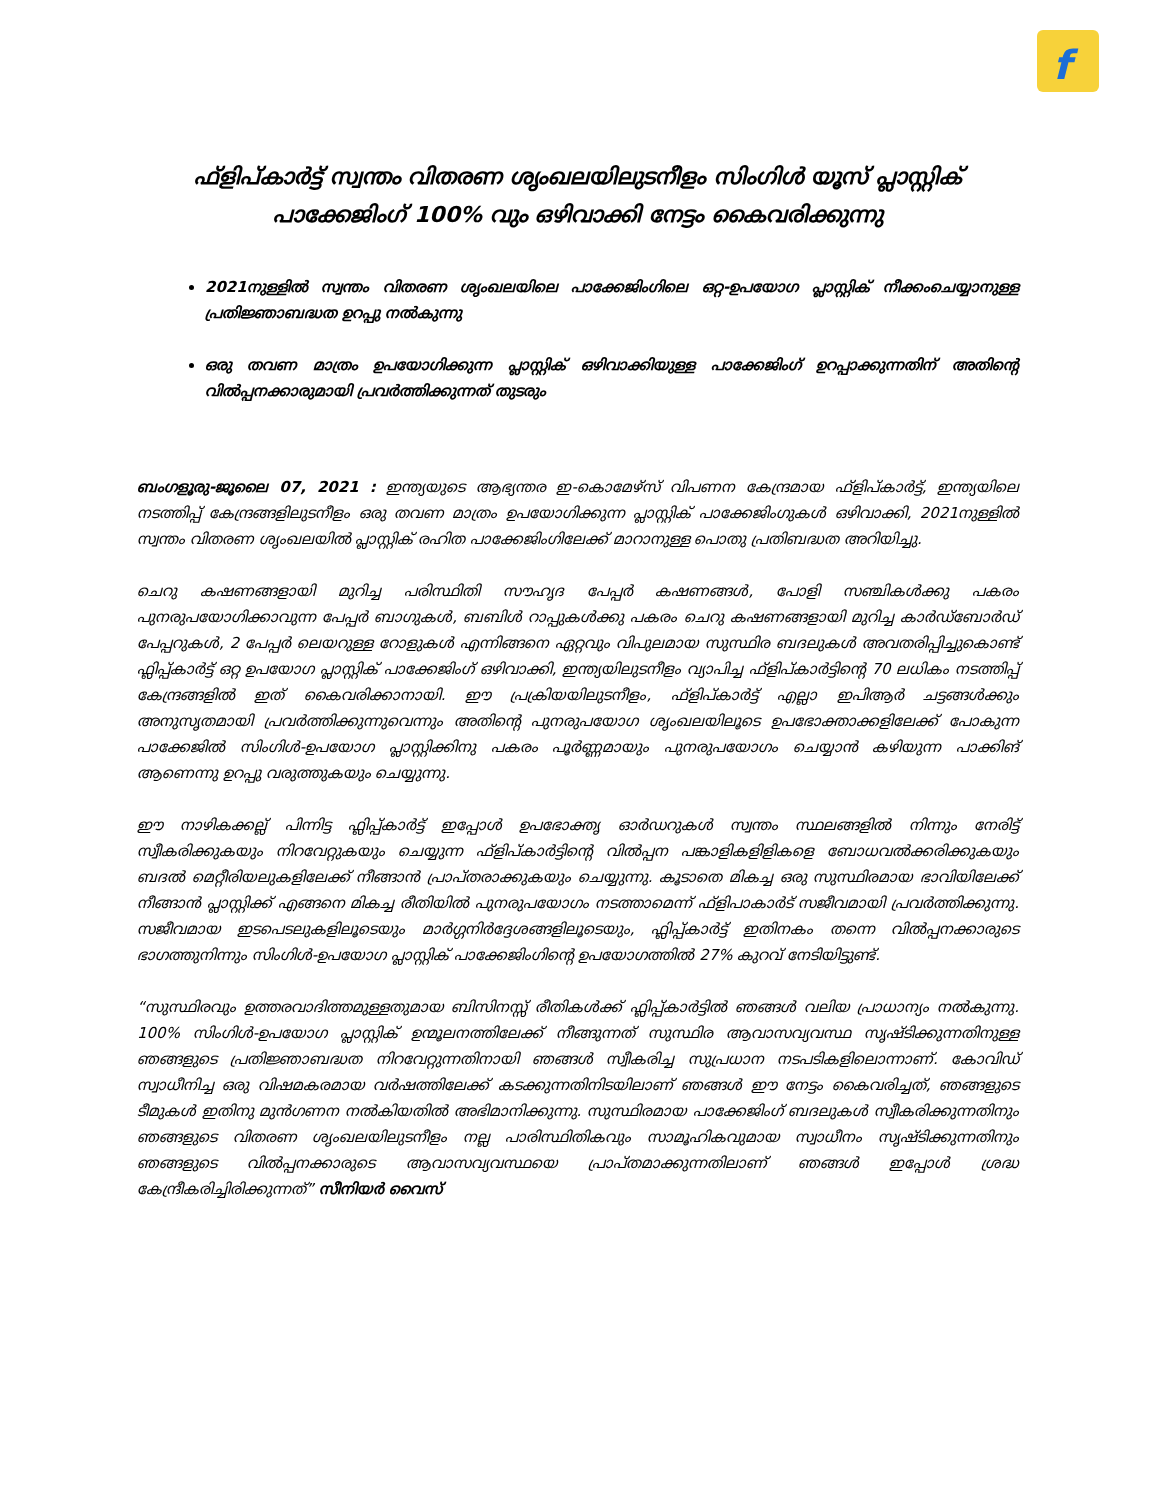f
ഫ്ളിപ്കാർട്ട് സ്വന്തം വിതരണ ശൃംഖലയിലുടനീളം സിംഗിൾ യൂസ് പ്ലാസ്റ്റിക് പാക്കേജിംഗ് 100% വും ഒഴിവാക്കി നേട്ടം കൈവരിക്കുന്നു
2021നുള്ളിൽ സ്വന്തം വിതരണ ശൃംഖലയിലെ പാക്കേജിംഗിലെ ഒറ്റ-ഉപയോഗ പ്ലാസ്റ്റിക് നീക്കംചെയ്യാനുള്ള പ്രതിജ്ഞാബദ്ധത ഉറപ്പു നൽകുന്നു
ഒരു തവണ മാത്രം ഉപയോഗിക്കുന്ന പ്ലാസ്റ്റിക് ഒഴിവാക്കിയുള്ള പാക്കേജിംഗ് ഉറപ്പാക്കുന്നതിന് അതിന്റെ വിൽപ്പനക്കാരുമായി പ്രവർത്തിക്കുന്നത് തുടരും
ബംഗളൂരു-ജൂലൈ 07, 2021 : ഇന്ത്യയുടെ ആഭ്യന്തര ഇ-കൊമേഴ്സ് വിപണന കേന്ദ്രമായ ഫ്ളിപ്കാർട്ട്, ഇന്ത്യയിലെ നടത്തിപ്പ് കേന്ദ്രങ്ങളിലുടനീളം ഒരു തവണ മാത്രം ഉപയോഗിക്കുന്ന പ്ലാസ്റ്റിക് പാക്കേജിംഗുകൾ ഒഴിവാക്കി, 2021നുള്ളിൽ സ്വന്തം വിതരണ ശൃംഖലയിൽ പ്ലാസ്റ്റിക് രഹിത പാക്കേജിംഗിലേക്ക് മാറാനുള്ള പൊതു പ്രതിബദ്ധത അറിയിച്ചു.
ചെറു കഷണങ്ങളായി മുറിച്ച പരിസ്ഥിതി സൗഹൃദ പേപ്പർ കഷണങ്ങൾ, പോളി സഞ്ചികൾക്കു പകരം പുനരുപയോഗിക്കാവുന്ന പേപ്പർ ബാഗുകൾ, ബബിൾ റാപ്പുകൾക്കു പകരം ചെറു കഷണങ്ങളായി മുറിച്ച കാർഡ്ബോർഡ് പേപ്പറുകൾ, 2 പേപ്പർ ലെയറുള്ള റോളുകൾ എന്നിങ്ങനെ ഏറ്റവും വിപുലമായ സുസ്ഥിര ബദലുകൾ അവതരിപ്പിച്ചുകൊണ്ട് ഫ്ലിപ്പ്കാർട്ട് ഒറ്റ ഉപയോഗ പ്ലാസ്റ്റിക് പാക്കേജിംഗ് ഒഴിവാക്കി, ഇന്ത്യയിലുടനീളം വ്യാപിച്ച ഫ്ളിപ്കാർട്ടിന്റെ 70 ലധികം നടത്തിപ്പ് കേന്ദ്രങ്ങളിൽ ഇത് കൈവരിക്കാനായി. ഈ പ്രക്രിയയിലുടനീളം, ഫ്ളിപ്കാർട്ട് എല്ലാ ഇപിആർ ചട്ടങ്ങൾക്കും അനുസൃതമായി പ്രവർത്തിക്കുന്നുവെന്നും അതിന്റെ പുനരുപയോഗ ശൃംഖലയിലൂടെ ഉപഭോക്താക്കളിലേക്ക് പോകുന്ന പാക്കേജിൽ സിംഗിൾ-ഉപയോഗ പ്ലാസ്റ്റിക്കിനു പകരം പൂർണ്ണമായും പുനരുപയോഗം ചെയ്യാൻ കഴിയുന്ന പാക്കിങ് ആണെന്നു ഉറപ്പു വരുത്തുകയും ചെയ്യുന്നു.
ഈ നാഴികക്കല്ല് പിന്നിട്ട ഫ്ലിപ്പ്കാർട്ട് ഇപ്പോൾ ഉപഭോക്തൃ ഓർഡറുകൾ സ്വന്തം സ്ഥലങ്ങളിൽ നിന്നും നേരിട്ട് സ്വീകരിക്കുകയും നിറവേറ്റുകയും ചെയ്യുന്ന ഫ്ളിപ്കാർട്ടിന്റെ വിൽപ്പന പങ്കാളികളിളികളെ ബോധവൽക്കരിക്കുകയും ബദൽ മെറ്റീരിയലുകളിലേക്ക് നീങ്ങാൻ പ്രാപ്തരാക്കുകയും ചെയ്യുന്നു. കൂടാതെ മികച്ച ഒരു സുസ്ഥിരമായ ഭാവിയിലേക്ക് നീങ്ങാൻ പ്ലാസ്റ്റിക്ക് എങ്ങനെ മികച്ച രീതിയിൽ പുനരുപയോഗം നടത്താമെന്ന് ഫ്ളിപാകാർട് സജീവമായി പ്രവർത്തിക്കുന്നു. സജീവമായ ഇടപെടലുകളിലൂടെയും മാർഗ്ഗനിർദ്ദേശങ്ങളിലൂടെയും, ഫ്ലിപ്പ്കാർട്ട് ഇതിനകം തന്നെ വിൽപ്പനക്കാരുടെ ഭാഗത്തുനിന്നും സിംഗിൾ-ഉപയോഗ പ്ലാസ്റ്റിക് പാക്കേജിംഗിന്റെ ഉപയോഗത്തിൽ 27% കുറവ് നേടിയിട്ടുണ്ട്.
“സുസ്ഥിരവും ഉത്തരവാദിത്തമുള്ളതുമായ ബിസിനസ്സ് രീതികൾക്ക് ഫ്ലിപ്പ്കാർട്ടിൽ ഞങ്ങൾ വലിയ പ്രാധാന്യം നൽകുന്നു. 100% സിംഗിൾ-ഉപയോഗ പ്ലാസ്റ്റിക് ഉന്മൂലനത്തിലേക്ക് നീങ്ങുന്നത് സുസ്ഥിര ആവാസവ്യവസ്ഥ സൃഷ്ടിക്കുന്നതിനുള്ള ഞങ്ങളുടെ പ്രതിജ്ഞാബദ്ധത നിറവേറ്റുന്നതിനായി ഞങ്ങൾ സ്വീകരിച്ച സുപ്രധാന നടപടികളിലൊന്നാണ്. കോവിഡ് സ്വാധീനിച്ച ഒരു വിഷമകരമായ വർഷത്തിലേക്ക് കടക്കുന്നതിനിടയിലാണ് ഞങ്ങൾ ഈ നേട്ടം കൈവരിച്ചത്, ഞങ്ങളുടെ ടീമുകൾ ഇതിനു മുൻഗണന നൽകിയതിൽ അഭിമാനിക്കുന്നു. സുസ്ഥിരമായ പാക്കേജിംഗ് ബദലുകൾ സ്വീകരിക്കുന്നതിനും ഞങ്ങളുടെ വിതരണ ശൃംഖലയിലുടനീളം നല്ല പാരിസ്ഥിതികവും സാമൂഹികവുമായ സ്വാധീനം സൃഷ്ടിക്കുന്നതിനും ഞങ്ങളുടെ വിൽപ്പനക്കാരുടെ ആവാസവ്യവസ്ഥയെ പ്രാപ്തമാക്കുന്നതിലാണ് ഞങ്ങൾ ഇപ്പോൾ ശ്രദ്ധ കേന്ദ്രീകരിച്ചിരിക്കുന്നത്” സീനിയർ വൈസ്